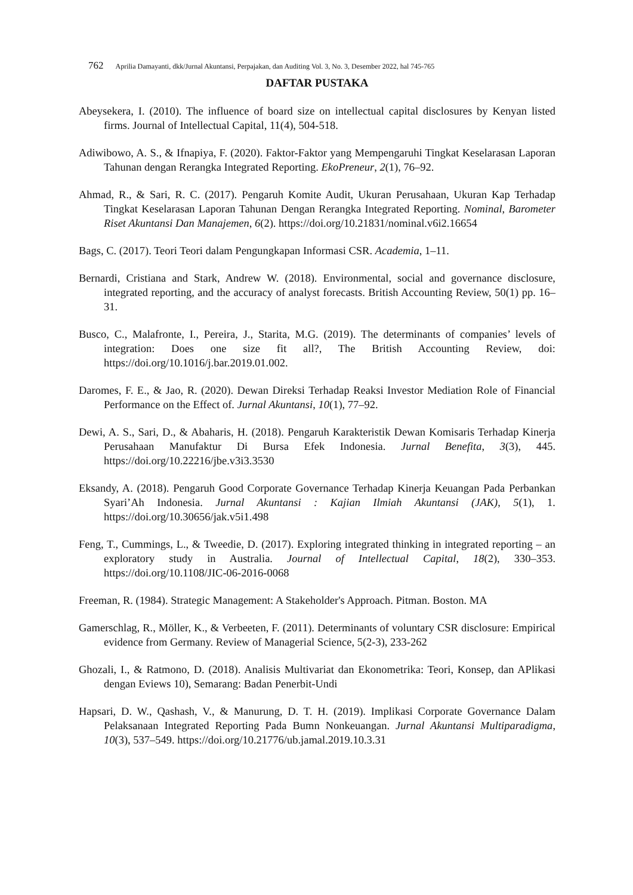762 Aprilia Damayanti, dkk/Jurnal Akuntansi, Perpajakan, dan Auditing Vol. 3, No. 3, Desember 2022, hal 745-765
DAFTAR PUSTAKA
Abeysekera, I. (2010). The influence of board size on intellectual capital disclosures by Kenyan listed firms. Journal of Intellectual Capital, 11(4), 504-518.
Adiwibowo, A. S., & Ifnapiya, F. (2020). Faktor-Faktor yang Mempengaruhi Tingkat Keselarasan Laporan Tahunan dengan Rerangka Integrated Reporting. EkoPreneur, 2(1), 76–92.
Ahmad, R., & Sari, R. C. (2017). Pengaruh Komite Audit, Ukuran Perusahaan, Ukuran Kap Terhadap Tingkat Keselarasan Laporan Tahunan Dengan Rerangka Integrated Reporting. Nominal, Barometer Riset Akuntansi Dan Manajemen, 6(2). https://doi.org/10.21831/nominal.v6i2.16654
Bags, C. (2017). Teori Teori dalam Pengungkapan Informasi CSR. Academia, 1–11.
Bernardi, Cristiana and Stark, Andrew W. (2018). Environmental, social and governance disclosure, integrated reporting, and the accuracy of analyst forecasts. British Accounting Review, 50(1) pp. 16–31.
Busco, C., Malafronte, I., Pereira, J., Starita, M.G. (2019). The determinants of companies’ levels of integration: Does one size fit all?, The British Accounting Review, doi: https://doi.org/10.1016/j.bar.2019.01.002.
Daromes, F. E., & Jao, R. (2020). Dewan Direksi Terhadap Reaksi Investor Mediation Role of Financial Performance on the Effect of. Jurnal Akuntansi, 10(1), 77–92.
Dewi, A. S., Sari, D., & Abaharis, H. (2018). Pengaruh Karakteristik Dewan Komisaris Terhadap Kinerja Perusahaan Manufaktur Di Bursa Efek Indonesia. Jurnal Benefita, 3(3), 445. https://doi.org/10.22216/jbe.v3i3.3530
Eksandy, A. (2018). Pengaruh Good Corporate Governance Terhadap Kinerja Keuangan Pada Perbankan Syari’Ah Indonesia. Jurnal Akuntansi : Kajian Ilmiah Akuntansi (JAK), 5(1), 1. https://doi.org/10.30656/jak.v5i1.498
Feng, T., Cummings, L., & Tweedie, D. (2017). Exploring integrated thinking in integrated reporting – an exploratory study in Australia. Journal of Intellectual Capital, 18(2), 330–353. https://doi.org/10.1108/JIC-06-2016-0068
Freeman, R. (1984). Strategic Management: A Stakeholder's Approach. Pitman. Boston. MA
Gamerschlag, R., Möller, K., & Verbeeten, F. (2011). Determinants of voluntary CSR disclosure: Empirical evidence from Germany. Review of Managerial Science, 5(2-3), 233-262
Ghozali, I., & Ratmono, D. (2018). Analisis Multivariat dan Ekonometrika: Teori, Konsep, dan APlikasi dengan Eviews 10), Semarang: Badan Penerbit-Undi
Hapsari, D. W., Qashash, V., & Manurung, D. T. H. (2019). Implikasi Corporate Governance Dalam Pelaksanaan Integrated Reporting Pada Bumn Nonkeuangan. Jurnal Akuntansi Multiparadigma, 10(3), 537–549. https://doi.org/10.21776/ub.jamal.2019.10.3.31